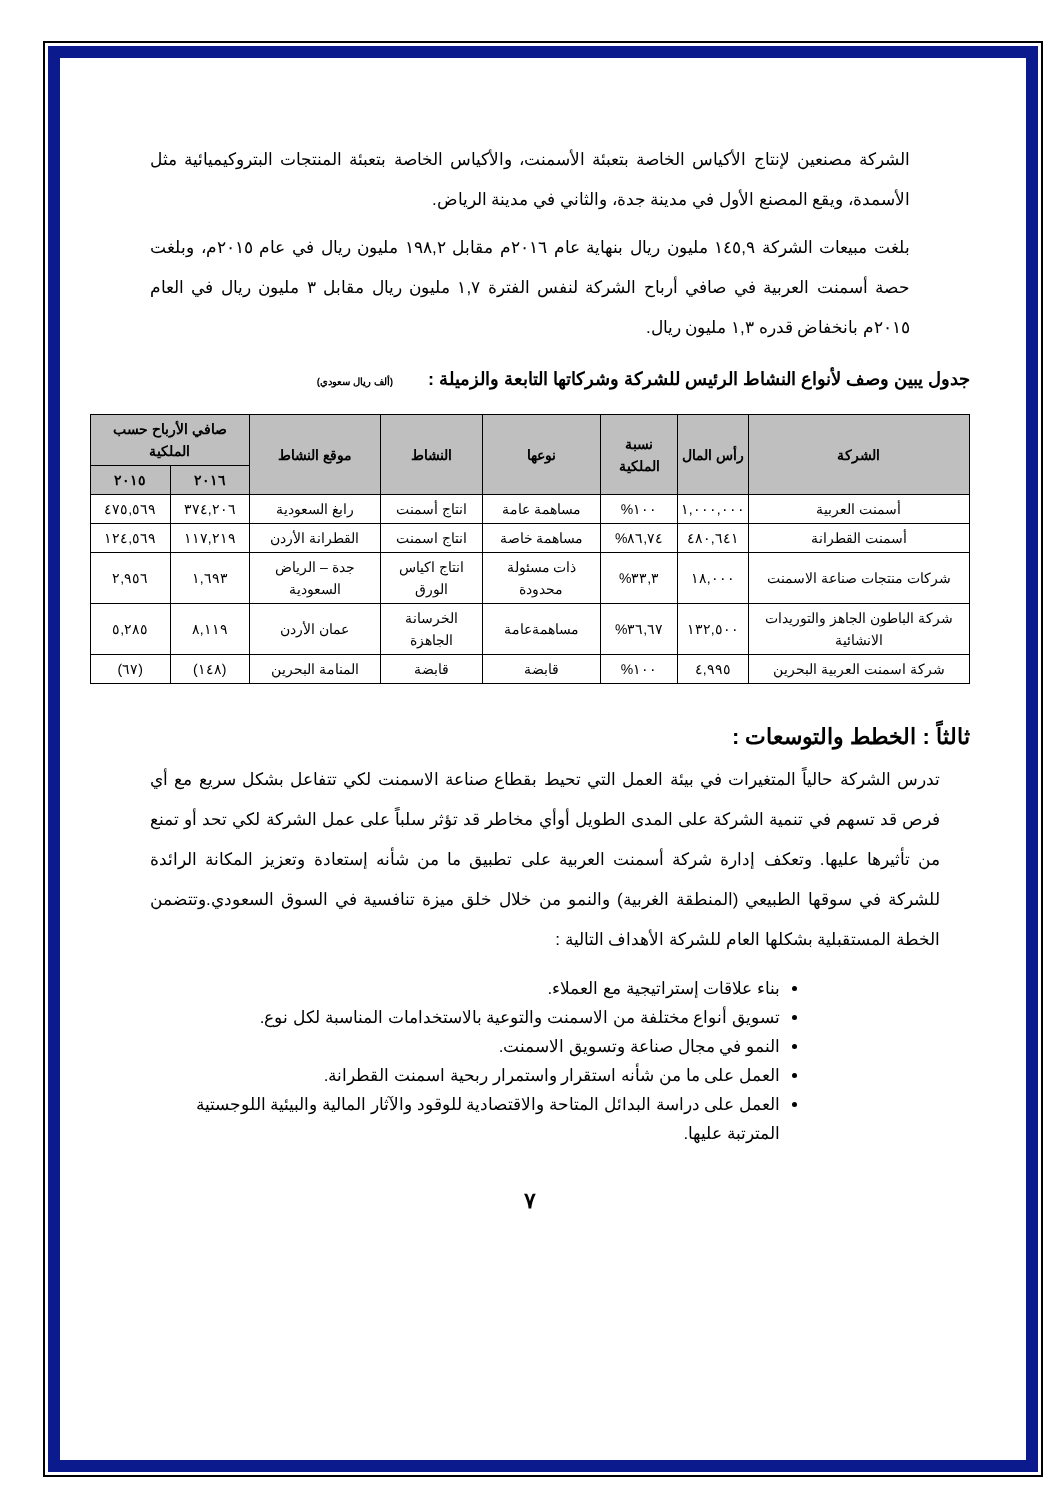الشركة مصنعين لإنتاج الأكياس الخاصة بتعبئة الأسمنت، والأكياس الخاصة بتعبئة المنتجات البتروكيميائية مثل الأسمدة، ويقع المصنع الأول في مدينة جدة، والثاني في مدينة الرياض.
بلغت مبيعات الشركة ١٤٥,٩ مليون ريال بنهاية عام ٢٠١٦م مقابل ١٩٨,٢ مليون ريال في عام ٢٠١٥م، وبلغت حصة أسمنت العربية في صافي أرباح الشركة لنفس الفترة ١,٧ مليون ريال مقابل ٣ مليون ريال في العام ٢٠١٥م بانخفاض قدره ١,٣ مليون ريال.
جدول يبين وصف لأنواع النشاط الرئيس للشركة وشركاتها التابعة والزميلة : (ألف ريال سعودي)
| الشركة | رأس المال | نسبة الملكية | نوعها | النشاط | موقع النشاط | صافي الأرباح حسب الملكية | |
| --- | --- | --- | --- | --- | --- | --- | --- |
| | | | | | | ٢٠١٦ | ٢٠١٥ |
| أسمنت العربية | ١,٠٠٠,٠٠٠ | ١٠٠% | مساهمة عامة | انتاج أسمنت | رابغ السعودية | ٣٧٤,٢٠٦ | ٤٧٥,٥٦٩ |
| أسمنت القطرانة | ٤٨٠,٦٤١ | ٨٦,٧٤% | مساهمة خاصة | انتاج اسمنت | القطرانة الأردن | ١١٧,٢١٩ | ١٢٤,٥٦٩ |
| شركات منتجات صناعة الاسمنت | ١٨,٠٠٠ | ٣٣,٣% | ذات مسئولة محدودة | انتاج اكياس الورق | جدة – الرياض السعودية | ١,٦٩٣ | ٢,٩٥٦ |
| شركة الباطون الجاهز والتوريدات الانشائية | ١٣٢,٥٠٠ | ٣٦,٦٧% | مساهمةعامة | الخرسانة الجاهزة | عمان الأردن | ٨,١١٩ | ٥,٢٨٥ |
| شركة اسمنت العربية البحرين | ٤,٩٩٥ | ١٠٠% | قابضة | قابضة | المنامة البحرين | (١٤٨) | (٦٧) |
ثالثاً : الخطط والتوسعات :
تدرس الشركة حالياً المتغيرات في بيئة العمل التي تحيط بقطاع صناعة الاسمنت لكي تتفاعل بشكل سريع مع أي فرص قد تسهم في تنمية الشركة على المدى الطويل أوأي مخاطر قد تؤثر سلباً على عمل الشركة لكي تحد أو تمنع من تأثيرها عليها. وتعكف إدارة شركة أسمنت العربية على تطبيق ما من شأنه إستعادة وتعزيز المكانة الرائدة للشركة في سوقها الطبيعي (المنطقة الغربية) والنمو من خلال خلق ميزة تنافسية في السوق السعودي.وتتضمن الخطة المستقبلية بشكلها العام للشركة الأهداف التالية :
بناء علاقات إستراتيجية مع العملاء.
تسويق أنواع مختلفة من الاسمنت والتوعية بالاستخدامات المناسبة لكل نوع.
النمو في مجال صناعة وتسويق الاسمنت.
العمل على ما من شأنه استقرار واستمرار ربحية اسمنت القطرانة.
العمل على دراسة البدائل المتاحة والاقتصادية للوقود والآثار المالية والبيئية اللوجستية المترتبة عليها.
٧